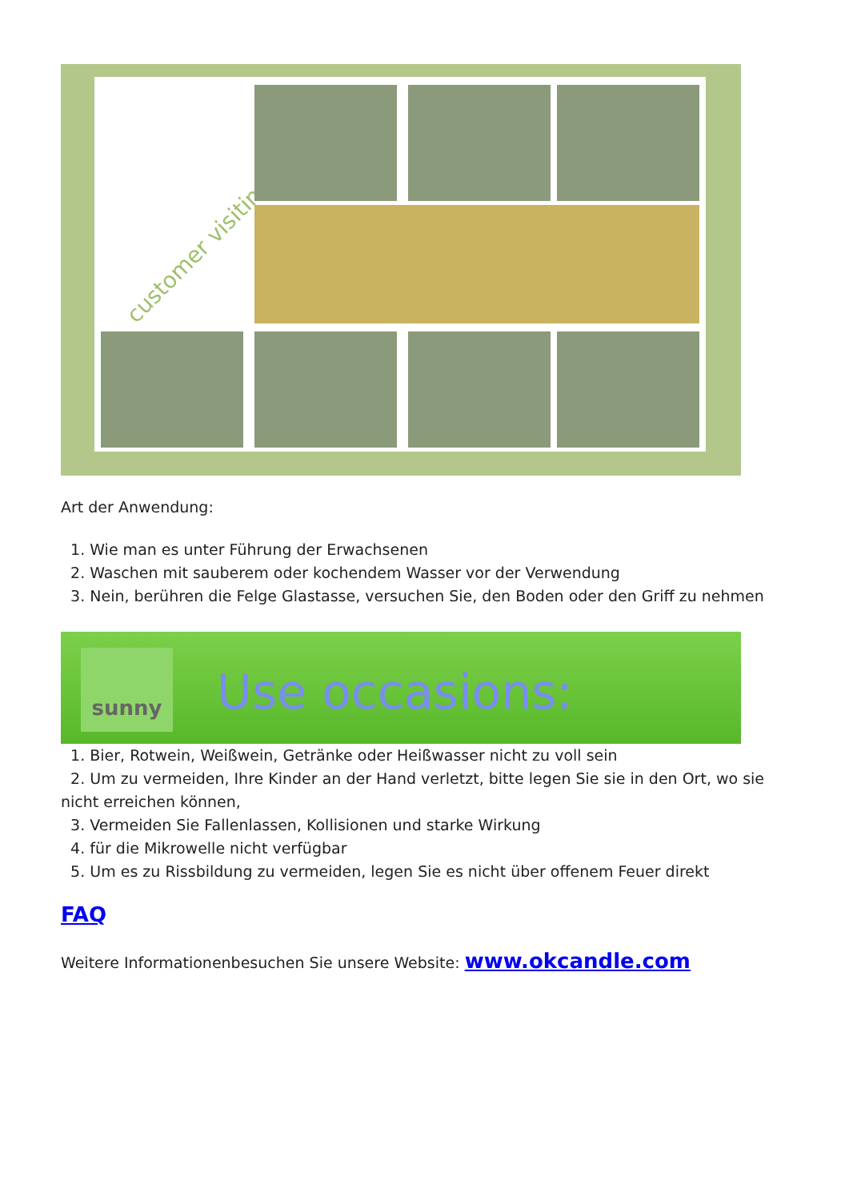customer visiting
Art der Anwendung:
1. Wie man es unter Führung der Erwachsenen
2. Waschen mit sauberem oder kochendem Wasser vor der Verwendung
3. Nein, berühren die Felge Glastasse, versuchen Sie, den Boden oder den Griff zu nehmen
sunny
Use occasions:
1. Bier, Rotwein, Weißwein, Getränke oder Heißwasser nicht zu voll sein
2. Um zu vermeiden, Ihre Kinder an der Hand verletzt, bitte legen Sie sie in den Ort, wo sie nicht erreichen können,
3. Vermeiden Sie Fallenlassen, Kollisionen und starke Wirkung
4. für die Mikrowelle nicht verfügbar
5. Um es zu Rissbildung zu vermeiden, legen Sie es nicht über offenem Feuer direkt
FAQ
Weitere Informationenbesuchen Sie unsere Website: www.okcandle.com